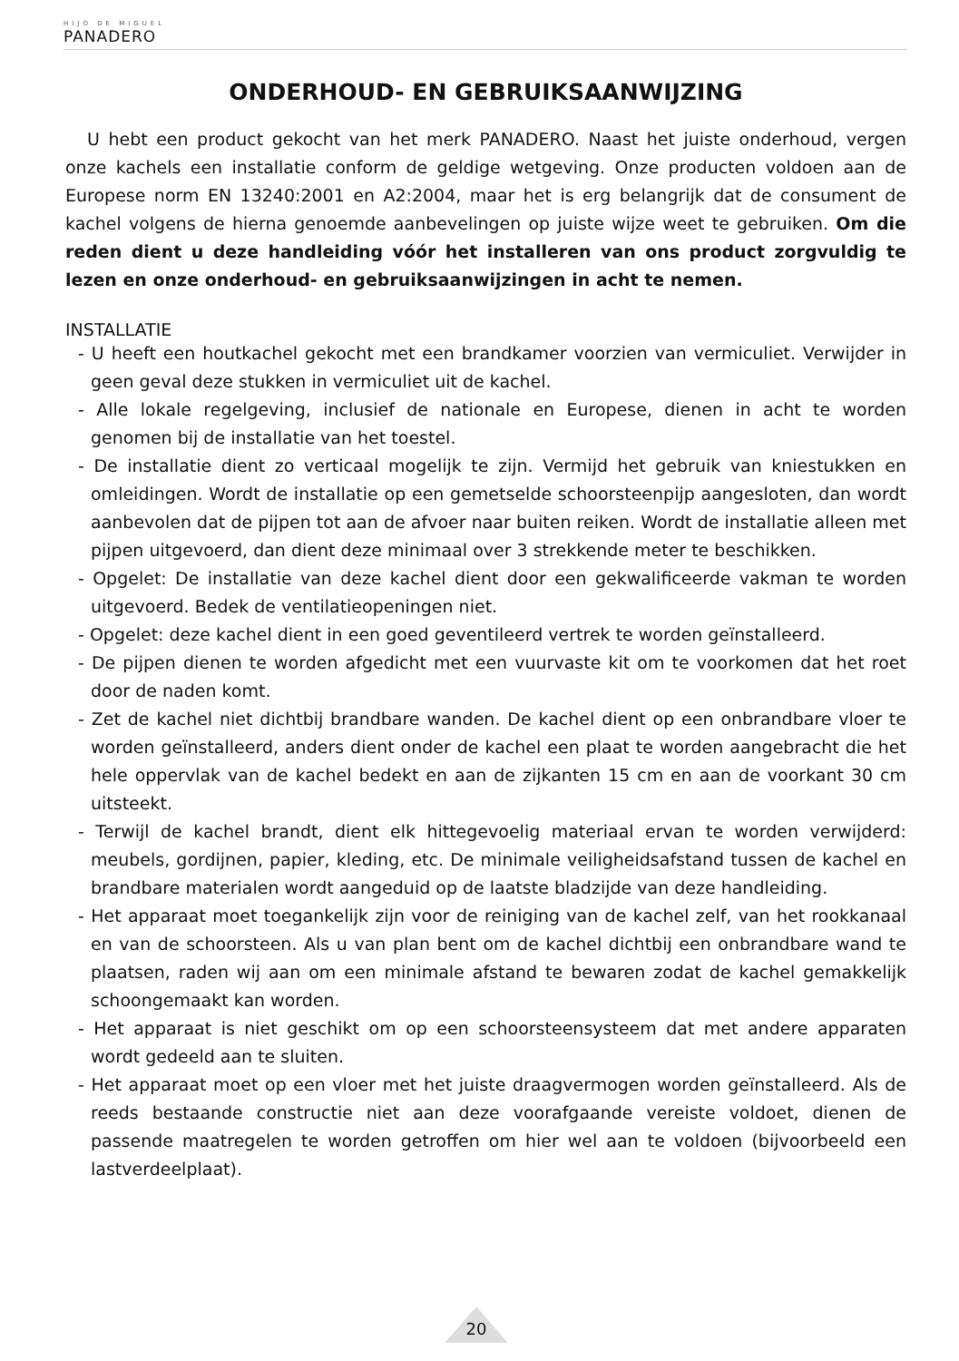HIJO DE MIGUEL
PANADERO
ONDERHOUD- EN GEBRUIKSAANWIJZING
U hebt een product gekocht van het merk PANADERO. Naast het juiste onderhoud, vergen onze kachels een installatie conform de geldige wetgeving. Onze producten voldoen aan de Europese norm EN 13240:2001 en A2:2004, maar het is erg belangrijk dat de consument de kachel volgens de hierna genoemde aanbevelingen op juiste wijze weet te gebruiken. Om die reden dient u deze handleiding vóór het installeren van ons product zorgvuldig te lezen en onze onderhoud- en gebruiksaanwijzingen in acht te nemen.
INSTALLATIE
- U heeft een houtkachel gekocht met een brandkamer voorzien van vermiculiet. Verwijder in geen geval deze stukken in vermiculiet uit de kachel.
- Alle lokale regelgeving, inclusief de nationale en Europese, dienen in acht te worden genomen bij de installatie van het toestel.
- De installatie dient zo verticaal mogelijk te zijn. Vermijd het gebruik van kniestukken en omleidingen. Wordt de installatie op een gemetselde schoorsteenpijp aangesloten, dan wordt aanbevolen dat de pijpen tot aan de afvoer naar buiten reiken. Wordt de installatie alleen met pijpen uitgevoerd, dan dient deze minimaal over 3 strekkende meter te beschikken.
- Opgelet: De installatie van deze kachel dient door een gekwalificeerde vakman te worden uitgevoerd. Bedek de ventilatieopeningen niet.
- Opgelet: deze kachel dient in een goed geventileerd vertrek te worden geïnstalleerd.
- De pijpen dienen te worden afgedicht met een vuurvaste kit om te voorkomen dat het roet door de naden komt.
- Zet de kachel niet dichtbij brandbare wanden. De kachel dient op een onbrandbare vloer te worden geïnstalleerd, anders dient onder de kachel een plaat te worden aangebracht die het hele oppervlak van de kachel bedekt en aan de zijkanten 15 cm en aan de voorkant 30 cm uitsteekt.
- Terwijl de kachel brandt, dient elk hittegevoelig materiaal ervan te worden verwijderd: meubels, gordijnen, papier, kleding, etc. De minimale veiligheidsafstand tussen de kachel en brandbare materialen wordt aangeduid op de laatste bladzijde van deze handleiding.
- Het apparaat moet toegankelijk zijn voor de reiniging van de kachel zelf, van het rookkanaal en van de schoorsteen. Als u van plan bent om de kachel dichtbij een onbrandbare wand te plaatsen, raden wij aan om een minimale afstand te bewaren zodat de kachel gemakkelijk schoongemaakt kan worden.
- Het apparaat is niet geschikt om op een schoorsteensysteem dat met andere apparaten wordt gedeeld aan te sluiten.
- Het apparaat moet op een vloer met het juiste draagvermogen worden geïnstalleerd. Als de reeds bestaande constructie niet aan deze voorafgaande vereiste voldoet, dienen de passende maatregelen te worden getroffen om hier wel aan te voldoen (bijvoorbeeld een lastverdeelplaat).
20